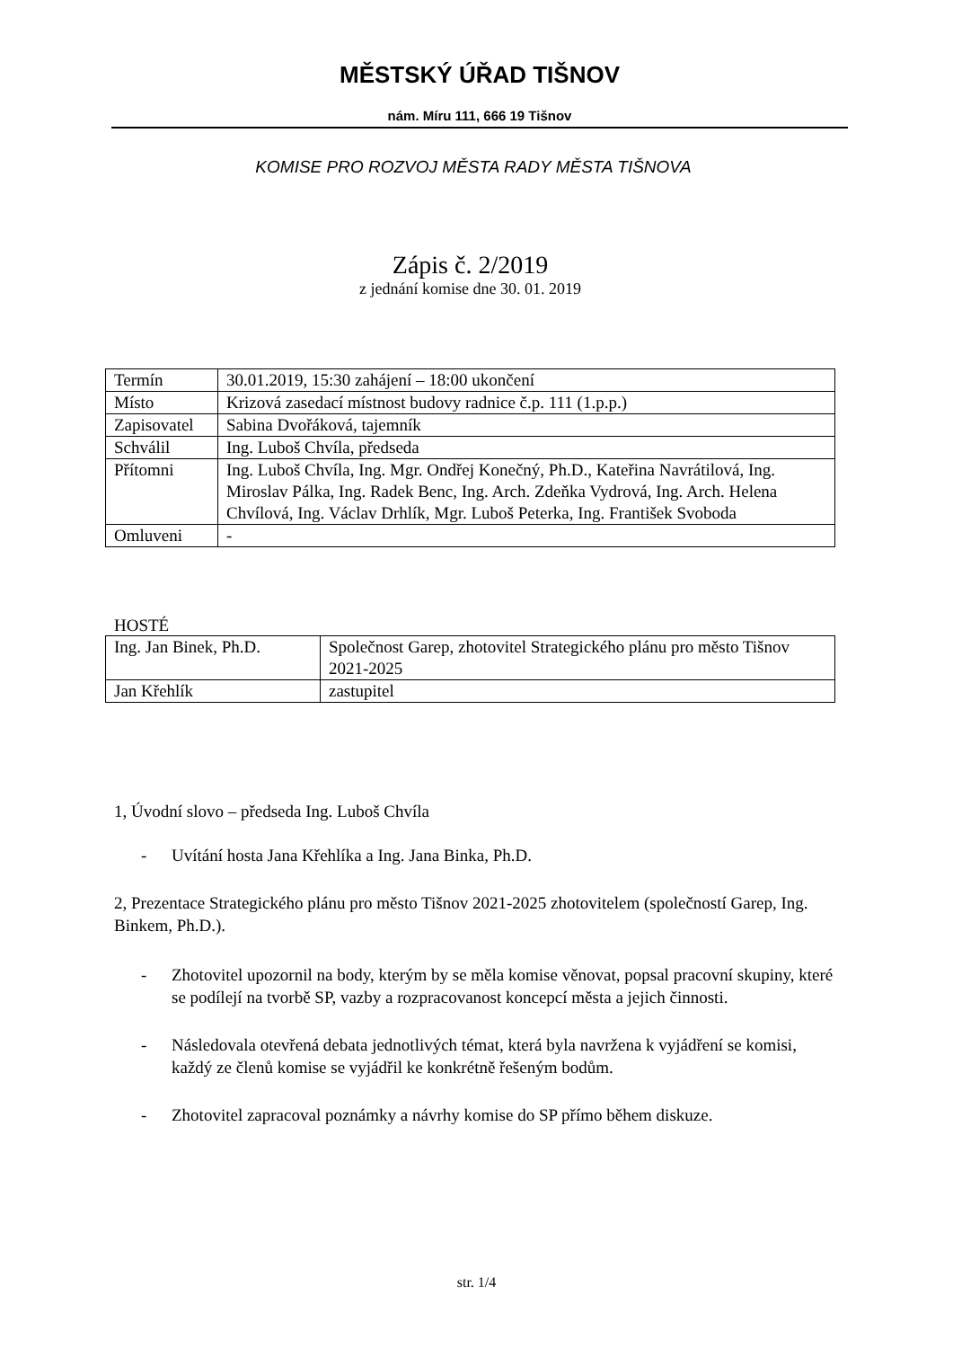MĚSTSKÝ ÚŘAD TIŠNOV
nám. Míru 111, 666 19 Tišnov
KOMISE PRO ROZVOJ MĚSTA RADY MĚSTA TIŠNOVA
Zápis č. 2/2019
z jednání komise dne 30. 01. 2019
| Termín | 30.01.2019, 15:30 zahájení – 18:00 ukončení |
| Místo | Krizová zasedací místnost budovy radnice č.p. 111 (1.p.p.) |
| Zapisovatel | Sabina Dvořáková, tajemník |
| Schválil | Ing. Luboš Chvíla, předseda |
| Přítomni | Ing. Luboš Chvíla, Ing. Mgr. Ondřej Konečný, Ph.D., Kateřina Navrátilová, Ing. Miroslav Pálka, Ing. Radek Benc, Ing. Arch. Zdeňka Vydrová, Ing. Arch. Helena Chvílová, Ing. Václav Drhlík, Mgr. Luboš Peterka, Ing. František Svoboda |
| Omluveni | - |
HOSTÉ
| Ing. Jan Binek, Ph.D. | Společnost Garep, zhotovitel Strategického plánu pro město Tišnov 2021-2025 |
| Jan Křehlík | zastupitel |
1, Úvodní slovo – předseda Ing. Luboš Chvíla
- Uvítání hosta Jana Křehlíka a Ing. Jana Binka, Ph.D.
2, Prezentace Strategického plánu pro město Tišnov 2021-2025 zhotovitelem (společností Garep, Ing. Binkem, Ph.D.).
- Zhotovitel upozornil na body, kterým by se měla komise věnovat, popsal pracovní skupiny, které se podílejí na tvorbě SP, vazby a rozpracovanost koncepcí města a jejich činnosti.
- Následovala otevřená debata jednotlivých témat, která byla navržena k vyjádření se komisi, každý ze členů komise se vyjádřil ke konkrétně řešeným bodům.
- Zhotovitel zapracoval poznámky a návrhy komise do SP přímo během diskuze.
str. 1/4